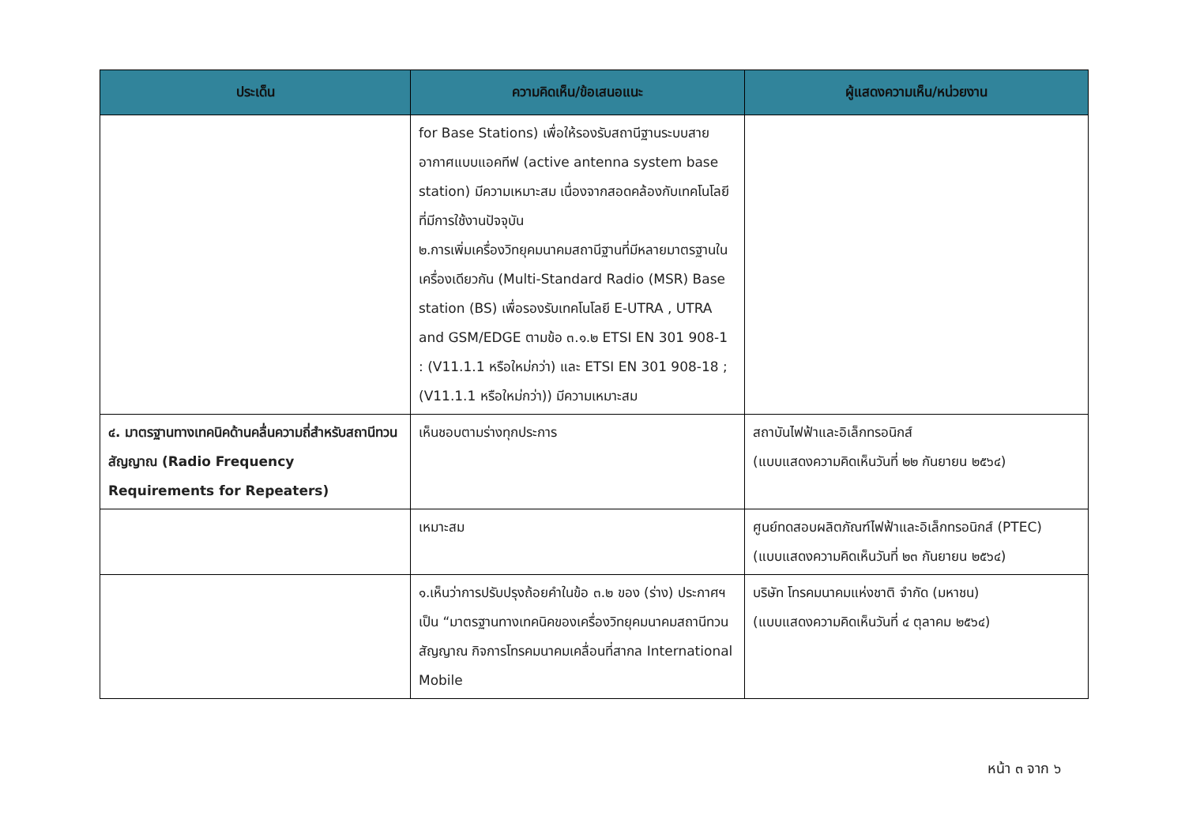| ประเด็น | ความคิดเห็น/ข้อเสนอแนะ | ผู้แสดงความเห็น/หน่วยงาน |
| --- | --- | --- |
| | for Base Stations) เพื่อให้รองรับสถานีฐานระบบสายอากาศแบบแอคทีฟ (active antenna system base station) มีความเหมาะสม เนื่องจากสอดคล้องกับเทคโนโลยีที่มีการใช้งานปัจจุบัน ๒.การเพิ่มเครื่องวิทยุคมนาคมสถานีฐานที่มีหลายมาตรฐานในเครื่องเดียวกัน (Multi-Standard Radio (MSR) Base station (BS) เพื่อรองรับเทคโนโลยี E-UTRA , UTRA and GSM/EDGE ตามข้อ ๓.๑.๒ ETSI EN 301 908-1 : (V11.1.1 หรือใหม่กว่า) และ ETSI EN 301 908-18 ; (V11.1.1 หรือใหม่กว่า)) มีความเหมาะสม | |
| ๔. มาตรฐานทางเทคนิคด้านคลื่นความถี่สำหรับสถานีทวนสัญญาณ (Radio Frequency Requirements for Repeaters) | เห็นชอบตามร่างทุกประการ | สถาบันไฟฟ้าและอิเล็กทรอนิกส์ (แบบแสดงความคิดเห็นวันที่ ๒๒ กันยายน ๒๕๖๔) |
| | เหมาะสม | ศูนย์ทดสอบผลิตภัณฑ์ไฟฟ้าและอิเล็กทรอนิกส์ (PTEC) (แบบแสดงความคิดเห็นวันที่ ๒๓ กันยายน ๒๕๖๔) |
| | ๑.เห็นว่าการปรับปรุงถ้อยคำในข้อ ๓.๒ ของ (ร่าง) ประกาศฯ เป็น “มาตรฐานทางเทคนิคของเครื่องวิทยุคมนาคมสถานีทวนสัญญาณ กิจการโทรคมนาคมเคลื่อนที่สากล International Mobile | บริษัท โทรคมนาคมแห่งชาติ จำกัด (มหาชน) (แบบแสดงความคิดเห็นวันที่ ๔ ตุลาคม ๒๕๖๔) |
หน้า ๓ จาก ๖